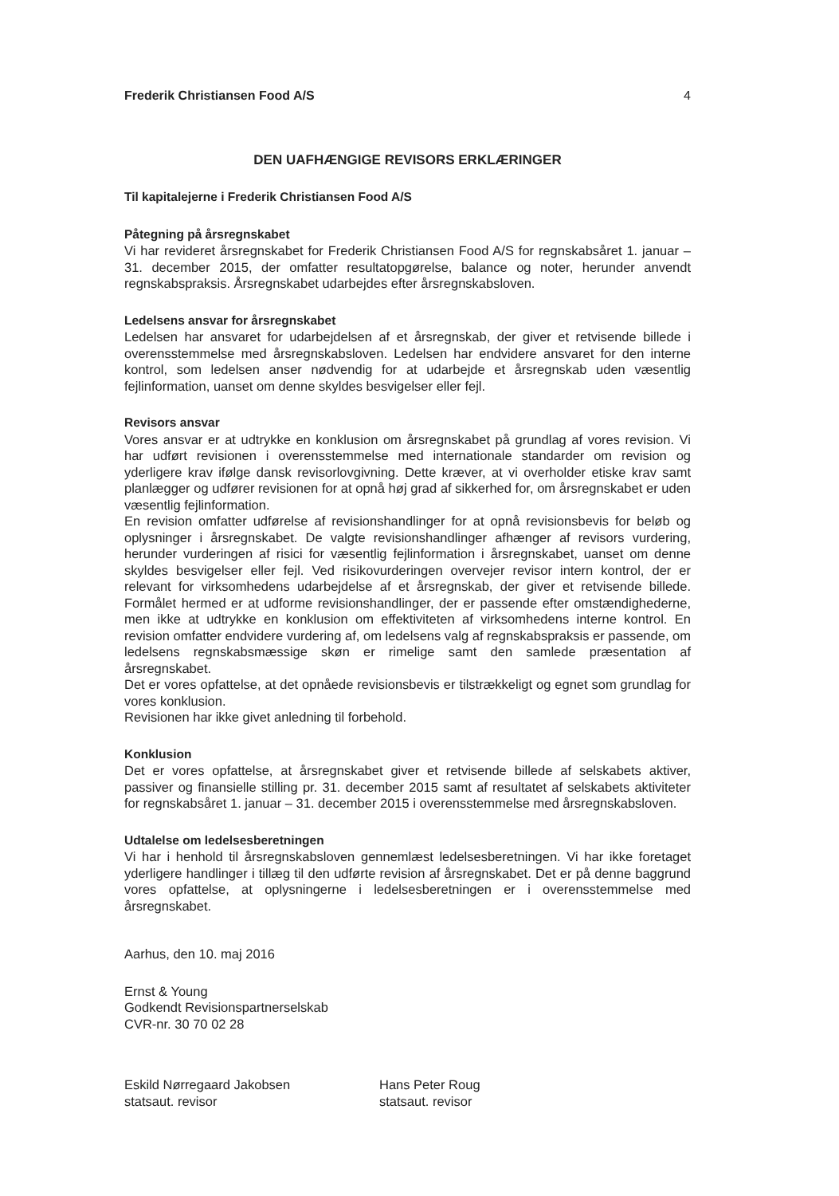Frederik Christiansen Food A/S 4
DEN UAFHÆNGIGE REVISORS ERKLÆRINGER
Til kapitalejerne i Frederik Christiansen Food A/S
Påtegning på årsregnskabet
Vi har revideret årsregnskabet for Frederik Christiansen Food A/S for regnskabsåret 1. januar – 31. december 2015, der omfatter resultatopgørelse, balance og noter, herunder anvendt regnskabspraksis. Årsregnskabet udarbejdes efter årsregnskabsloven.
Ledelsens ansvar for årsregnskabet
Ledelsen har ansvaret for udarbejdelsen af et årsregnskab, der giver et retvisende billede i overensstemmelse med årsregnskabsloven. Ledelsen har endvidere ansvaret for den interne kontrol, som ledelsen anser nødvendig for at udarbejde et årsregnskab uden væsentlig fejlinformation, uanset om denne skyldes besvigelser eller fejl.
Revisors ansvar
Vores ansvar er at udtrykke en konklusion om årsregnskabet på grundlag af vores revision. Vi har udført revisionen i overensstemmelse med internationale standarder om revision og yderligere krav ifølge dansk revisorlovgivning. Dette kræver, at vi overholder etiske krav samt planlægger og udfører revisionen for at opnå høj grad af sikkerhed for, om årsregnskabet er uden væsentlig fejlinformation.
En revision omfatter udførelse af revisionshandlinger for at opnå revisionsbevis for beløb og oplysninger i årsregnskabet. De valgte revisionshandlinger afhænger af revisors vurdering, herunder vurderingen af risici for væsentlig fejlinformation i årsregnskabet, uanset om denne skyldes besvigelser eller fejl. Ved risikovurderingen overvejer revisor intern kontrol, der er relevant for virksomhedens udarbejdelse af et årsregnskab, der giver et retvisende billede. Formålet hermed er at udforme revisionshandlinger, der er passende efter omstændighederne, men ikke at udtrykke en konklusion om effektiviteten af virksomhedens interne kontrol. En revision omfatter endvidere vurdering af, om ledelsens valg af regnskabspraksis er passende, om ledelsens regnskabsmæssige skøn er rimelige samt den samlede præsentation af årsregnskabet.
Det er vores opfattelse, at det opnåede revisionsbevis er tilstrækkeligt og egnet som grundlag for vores konklusion.
Revisionen har ikke givet anledning til forbehold.
Konklusion
Det er vores opfattelse, at årsregnskabet giver et retvisende billede af selskabets aktiver, passiver og finansielle stilling pr. 31. december 2015 samt af resultatet af selskabets aktiviteter for regnskabsåret 1. januar – 31. december 2015 i overensstemmelse med årsregnskabsloven.
Udtalelse om ledelsesberetningen
Vi har i henhold til årsregnskabsloven gennemlæst ledelsesberetningen. Vi har ikke foretaget yderligere handlinger i tillæg til den udførte revision af årsregnskabet. Det er på denne baggrund vores opfattelse, at oplysningerne i ledelsesberetningen er i overensstemmelse med årsregnskabet.
Aarhus, den 10. maj 2016
Ernst & Young
Godkendt Revisionspartnerselskab
CVR-nr. 30 70 02 28
Eskild Nørregaard Jakobsen
statsaut. revisor
Hans Peter Roug
statsaut. revisor